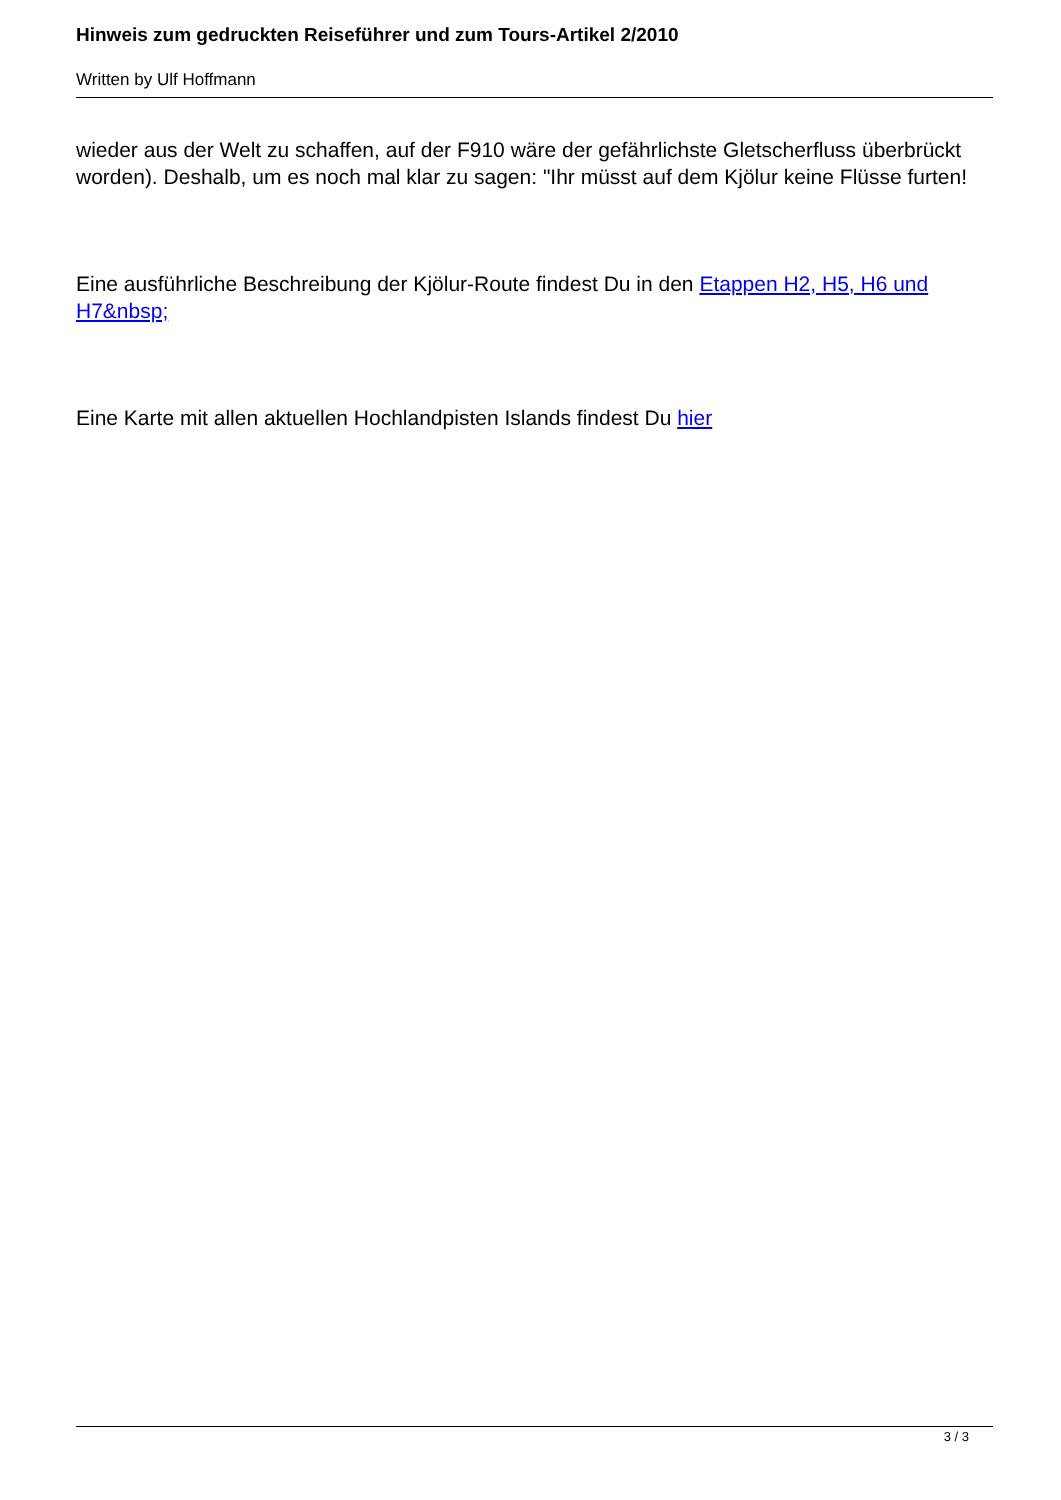Hinweis zum gedruckten Reiseführer und zum Tours-Artikel 2/2010
Written by Ulf Hoffmann
wieder aus der Welt zu schaffen, auf der F910 wäre der gefährlichste Gletscherfluss überbrückt worden). Deshalb, um es noch mal klar zu sagen: "Ihr müsst auf dem Kjölur keine Flüsse furten!
Eine ausführliche Beschreibung der Kjölur-Route findest Du in den Etappen H2, H5, H6 und H7&nbsp;
Eine Karte mit allen aktuellen Hochlandpisten Islands findest Du hier
3 / 3